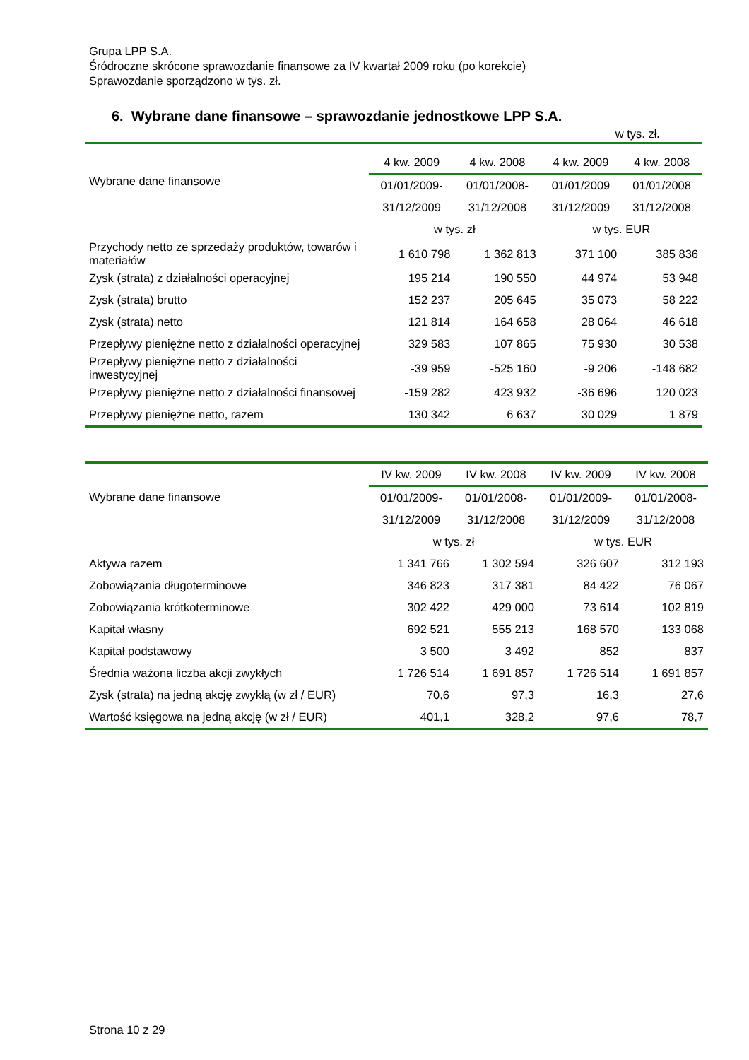Grupa LPP S.A.
Śródroczne skrócone sprawozdanie finansowe za IV kwartał 2009 roku (po korekcie)
Sprawozdanie sporządzono w tys. zł.
6. Wybrane dane finansowe – sprawozdanie jednostkowe LPP S.A.
w tys. zł.
| Wybrane dane finansowe | 4 kw. 2009 | 4 kw. 2008 | 4 kw. 2009 | 4 kw. 2008 |
| | 01/01/2009- | 01/01/2008- | 01/01/2009 | 01/01/2008 |
| | 31/12/2009 | 31/12/2008 | 31/12/2009 | 31/12/2008 |
| | w tys. zł | | w tys. EUR | |
| Przychody netto ze sprzedaży produktów, towarów i materiałów | 1 610 798 | 1 362 813 | 371 100 | 385 836 |
| Zysk (strata) z działalności operacyjnej | 195 214 | 190 550 | 44 974 | 53 948 |
| Zysk (strata) brutto | 152 237 | 205 645 | 35 073 | 58 222 |
| Zysk (strata) netto | 121 814 | 164 658 | 28 064 | 46 618 |
| Przepływy pieniężne netto z działalności operacyjnej | 329 583 | 107 865 | 75 930 | 30 538 |
| Przepływy pieniężne netto z działalności inwestycyjnej | -39 959 | -525 160 | -9 206 | -148 682 |
| Przepływy pieniężne netto z działalności finansowej | -159 282 | 423 932 | -36 696 | 120 023 |
| Przepływy pieniężne netto, razem | 130 342 | 6 637 | 30 029 | 1 879 |
| Wybrane dane finansowe | IV kw. 2009 | IV kw. 2008 | IV kw. 2009 | IV kw. 2008 |
| | 01/01/2009- | 01/01/2008- | 01/01/2009- | 01/01/2008- |
| | 31/12/2009 | 31/12/2008 | 31/12/2009 | 31/12/2008 |
| | w tys. zł | | w tys. EUR | |
| Aktywa razem | 1 341 766 | 1 302 594 | 326 607 | 312 193 |
| Zobowiązania długoterminowe | 346 823 | 317 381 | 84 422 | 76 067 |
| Zobowiązania krótkoterminowe | 302 422 | 429 000 | 73 614 | 102 819 |
| Kapitał własny | 692 521 | 555 213 | 168 570 | 133 068 |
| Kapitał podstawowy | 3 500 | 3 492 | 852 | 837 |
| Średnia ważona liczba akcji zwykłych | 1 726 514 | 1 691 857 | 1 726 514 | 1 691 857 |
| Zysk (strata) na jedną akcję zwykłą (w zł / EUR) | 70,6 | 97,3 | 16,3 | 27,6 |
| Wartość księgowa na jedną akcję (w zł / EUR) | 401,1 | 328,2 | 97,6 | 78,7 |
Strona 10 z 29